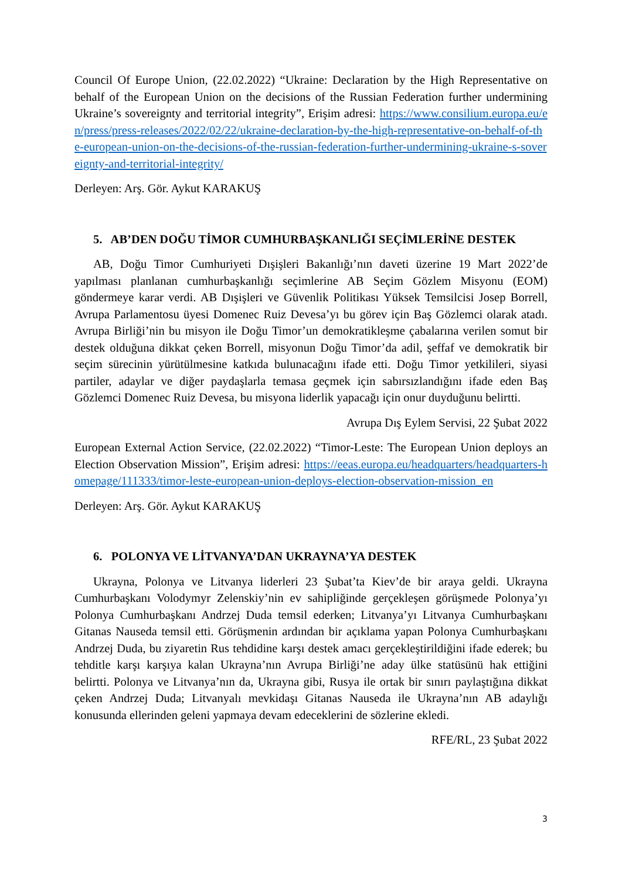Council Of Europe Union, (22.02.2022) “Ukraine: Declaration by the High Representative on behalf of the European Union on the decisions of the Russian Federation further undermining Ukraine’s sovereignty and territorial integrity”, Erişim adresi: https://www.consilium.europa.eu/en/press/press-releases/2022/02/22/ukraine-declaration-by-the-high-representative-on-behalf-of-the-european-union-on-the-decisions-of-the-russian-federation-further-undermining-ukraine-s-sovereignty-and-territorial-integrity/
Derleyen: Arş. Gör. Aykut KARAKUŞ
5. AB’DEN DOĞU TİMOR CUMHURBAŞKANLIĞI SEÇİMLERİNE DESTEK
AB, Doğu Timor Cumhuriyeti Dışişleri Bakanlığı’nın daveti üzerine 19 Mart 2022’de yapılması planlanan cumhurbaşkanlığı seçimlerine AB Seçim Gözlem Misyonu (EOM) göndermeye karar verdi. AB Dışişleri ve Güvenlik Politikası Yüksek Temsilcisi Josep Borrell, Avrupa Parlamentosu üyesi Domenec Ruiz Devesa’yı bu görev için Baş Gözlemci olarak atadı. Avrupa Birliği’nin bu misyon ile Doğu Timor’un demokratikleşme çabalarına verilen somut bir destek olduğuna dikkat çeken Borrell, misyonun Doğu Timor’da adil, şeffaf ve demokratik bir seçim sürecinin yürütülmesine katkıda bulunacağını ifade etti. Doğu Timor yetkilileri, siyasi partiler, adaylar ve diğer paydaşlarla temasa geçmek için sabırsızlandığını ifade eden Baş Gözlemci Domenec Ruiz Devesa, bu misyona liderlik yapacağı için onur duyduğunu belirtti.
Avrupa Dış Eylem Servisi, 22 Şubat 2022
European External Action Service, (22.02.2022) “Timor-Leste: The European Union deploys an Election Observation Mission”, Erişim adresi: https://eeas.europa.eu/headquarters/headquarters-homepage/111333/timor-leste-european-union-deploys-election-observation-mission_en
Derleyen: Arş. Gör. Aykut KARAKUŞ
6. POLONYA VE LİTVANYA’DAN UKRAYNA’YA DESTEK
Ukrayna, Polonya ve Litvanya liderleri 23 Şubat’ta Kiev’de bir araya geldi. Ukrayna Cumhurbaşkanı Volodymyr Zelenskiy’nin ev sahipliğinde gerçekleşen görüşmede Polonya’yı Polonya Cumhurbaşkanı Andrzej Duda temsil ederken; Litvanya’yı Litvanya Cumhurbaşkanı Gitanas Nauseda temsil etti. Görüşmenin ardından bir açıklama yapan Polonya Cumhurbaşkanı Andrzej Duda, bu ziyaretin Rus tehdidine karşı destek amacı gerçekleştirildiğini ifade ederek; bu tehditle karşı karşıya kalan Ukrayna’nın Avrupa Birliği’ne aday ülke statüsünü hak ettiğini belirtti. Polonya ve Litvanya’nın da, Ukrayna gibi, Rusya ile ortak bir sınırı paylaştığına dikkat çeken Andrzej Duda; Litvanyalı mevkidaşı Gitanas Nauseda ile Ukrayna’nın AB adaylığı konusunda ellerinden geleni yapmaya devam edeceklerini de sözlerine ekledi.
RFE/RL, 23 Şubat 2022
3